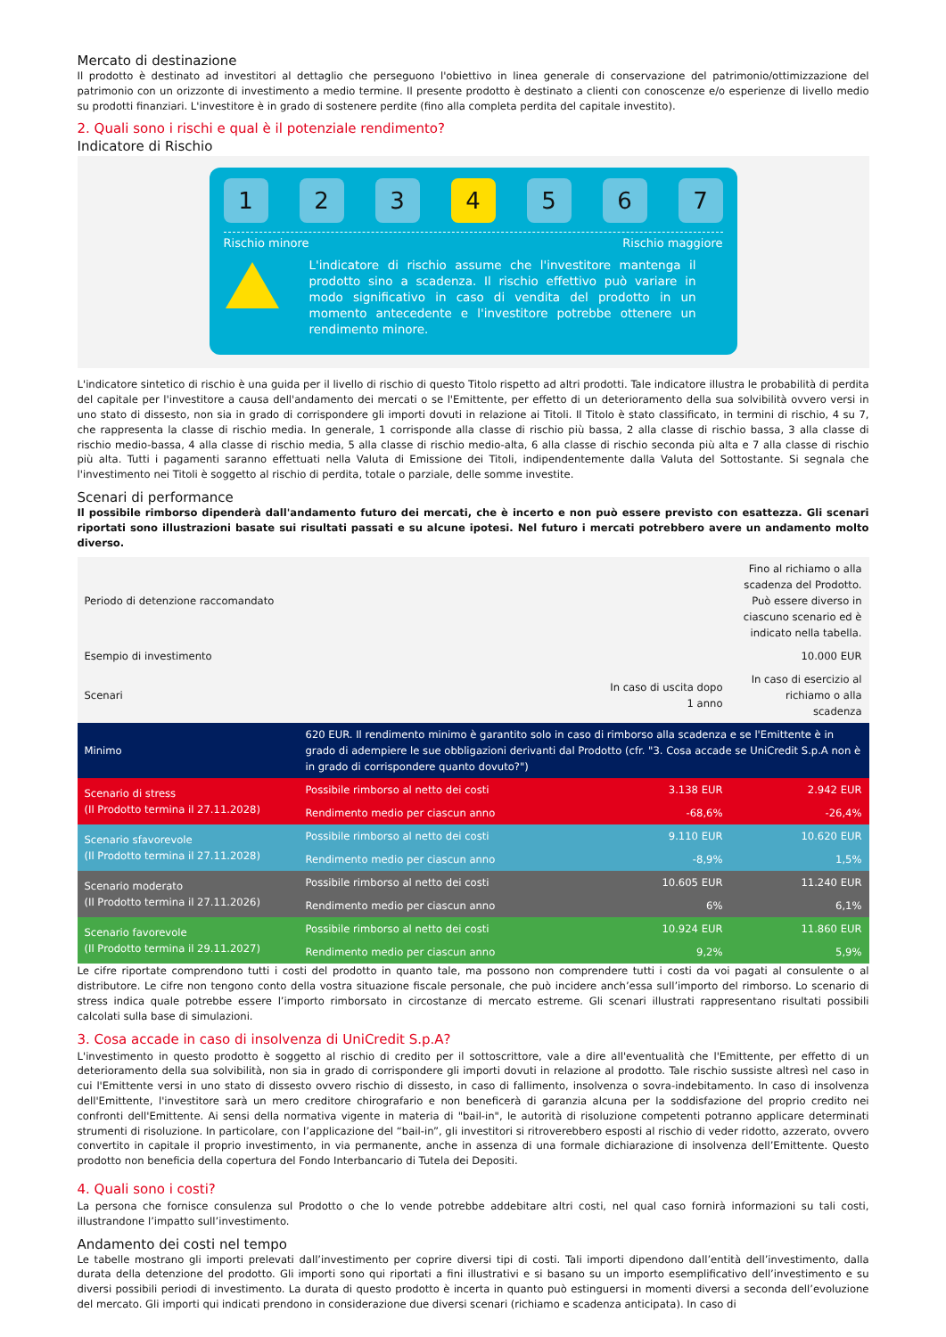Mercato di destinazione
Il prodotto è destinato ad investitori al dettaglio che perseguono l'obiettivo in linea generale di conservazione del patrimonio/ottimizzazione del patrimonio con un orizzonte di investimento a medio termine. Il presente prodotto è destinato a clienti con conoscenze e/o esperienze di livello medio su prodotti finanziari. L'investitore è in grado di sostenere perdite (fino alla completa perdita del capitale investito).
2. Quali sono i rischi e qual è il potenziale rendimento?
Indicatore di Rischio
1 2 3 4 5 6 7
Rischio minore Rischio maggiore
L'indicatore di rischio assume che l'investitore mantenga il prodotto sino a scadenza. Il rischio effettivo può variare in modo significativo in caso di vendita del prodotto in un momento antecedente e l'investitore potrebbe ottenere un rendimento minore.
L'indicatore sintetico di rischio è una guida per il livello di rischio di questo Titolo rispetto ad altri prodotti. Tale indicatore illustra le probabilità di perdita del capitale per l'investitore a causa dell'andamento dei mercati o se l'Emittente, per effetto di un deterioramento della sua solvibilità ovvero versi in uno stato di dissesto, non sia in grado di corrispondere gli importi dovuti in relazione ai Titoli. Il Titolo è stato classificato, in termini di rischio, 4 su 7, che rappresenta la classe di rischio media. In generale, 1 corrisponde alla classe di rischio più bassa, 2 alla classe di rischio bassa, 3 alla classe di rischio medio-bassa, 4 alla classe di rischio media, 5 alla classe di rischio medio-alta, 6 alla classe di rischio seconda più alta e 7 alla classe di rischio più alta. Tutti i pagamenti saranno effettuati nella Valuta di Emissione dei Titoli, indipendentemente dalla Valuta del Sottostante. Si segnala che l'investimento nei Titoli è soggetto al rischio di perdita, totale o parziale, delle somme investite.
Scenari di performance
Il possibile rimborso dipenderà dall'andamento futuro dei mercati, che è incerto e non può essere previsto con esattezza. Gli scenari riportati sono illustrazioni basate sui risultati passati e su alcune ipotesi. Nel futuro i mercati potrebbero avere un andamento molto diverso.
| Periodo di detenzione raccomandato | | | Fino al richiamo o alla scadenza del Prodotto. Può essere diverso in ciascuno scenario ed è indicato nella tabella. |
| Esempio di investimento | | | 10.000 EUR |
| Scenari | | In caso di uscita dopo 1 anno | In caso di esercizio al richiamo o alla scadenza |
| Minimo | 620 EUR. Il rendimento minimo è garantito solo in caso di rimborso alla scadenza e se l'Emittente è in grado di adempiere le sue obbligazioni derivanti dal Prodotto (cfr. "3. Cosa accade se UniCredit S.p.A non è in grado di corrispondere quanto dovuto?") | | |
| Scenario di stress (Il Prodotto termina il 27.11.2028) | Possibile rimborso al netto dei costi | 3.138 EUR | 2.942 EUR |
| | Rendimento medio per ciascun anno | -68,6% | -26,4% |
| Scenario sfavorevole (Il Prodotto termina il 27.11.2028) | Possibile rimborso al netto dei costi | 9.110 EUR | 10.620 EUR |
| | Rendimento medio per ciascun anno | -8,9% | 1,5% |
| Scenario moderato (Il Prodotto termina il 27.11.2026) | Possibile rimborso al netto dei costi | 10.605 EUR | 11.240 EUR |
| | Rendimento medio per ciascun anno | 6% | 6,1% |
| Scenario favorevole (Il Prodotto termina il 29.11.2027) | Possibile rimborso al netto dei costi | 10.924 EUR | 11.860 EUR |
| | Rendimento medio per ciascun anno | 9,2% | 5,9% |
Le cifre riportate comprendono tutti i costi del prodotto in quanto tale, ma possono non comprendere tutti i costi da voi pagati al consulente o al distributore. Le cifre non tengono conto della vostra situazione fiscale personale, che può incidere anch’essa sull’importo del rimborso. Lo scenario di stress indica quale potrebbe essere l’importo rimborsato in circostanze di mercato estreme. Gli scenari illustrati rappresentano risultati possibili calcolati sulla base di simulazioni.
3. Cosa accade in caso di insolvenza di UniCredit S.p.A?
L'investimento in questo prodotto è soggetto al rischio di credito per il sottoscrittore, vale a dire all'eventualità che l'Emittente, per effetto di un deterioramento della sua solvibilità, non sia in grado di corrispondere gli importi dovuti in relazione al prodotto. Tale rischio sussiste altresì nel caso in cui l'Emittente versi in uno stato di dissesto ovvero rischio di dissesto, in caso di fallimento, insolvenza o sovra-indebitamento. In caso di insolvenza dell'Emittente, l'investitore sarà un mero creditore chirografario e non beneficerà di garanzia alcuna per la soddisfazione del proprio credito nei confronti dell'Emittente. Ai sensi della normativa vigente in materia di "bail-in", le autorità di risoluzione competenti potranno applicare determinati strumenti di risoluzione. In particolare, con l’applicazione del “bail-in”, gli investitori si ritroverebbero esposti al rischio di veder ridotto, azzerato, ovvero convertito in capitale il proprio investimento, in via permanente, anche in assenza di una formale dichiarazione di insolvenza dell’Emittente. Questo prodotto non beneficia della copertura del Fondo Interbancario di Tutela dei Depositi.
4. Quali sono i costi?
La persona che fornisce consulenza sul Prodotto o che lo vende potrebbe addebitare altri costi, nel qual caso fornirà informazioni su tali costi, illustrandone l’impatto sull’investimento.
Andamento dei costi nel tempo
Le tabelle mostrano gli importi prelevati dall’investimento per coprire diversi tipi di costi. Tali importi dipendono dall’entità dell’investimento, dalla durata della detenzione del prodotto. Gli importi sono qui riportati a fini illustrativi e si basano su un importo esemplificativo dell’investimento e su diversi possibili periodi di investimento. La durata di questo prodotto è incerta in quanto può estinguersi in momenti diversi a seconda dell’evoluzione del mercato. Gli importi qui indicati prendono in considerazione due diversi scenari (richiamo e scadenza anticipata). In caso di